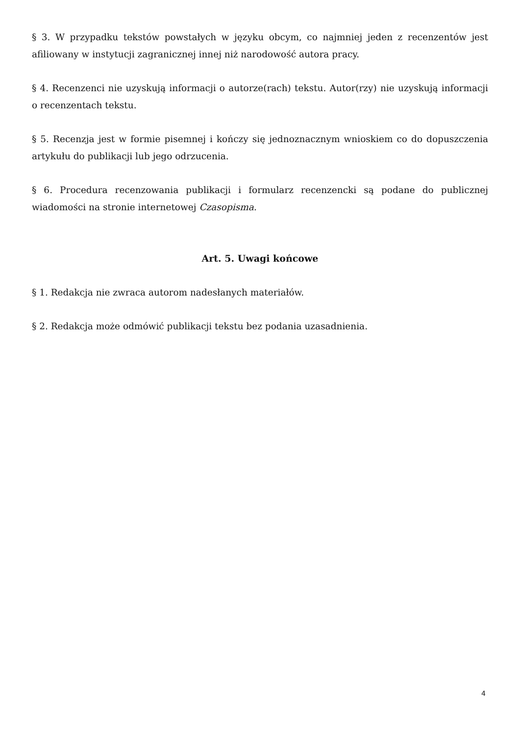§ 3. W przypadku tekstów powstałych w języku obcym, co najmniej jeden z recenzentów jest afiliowany w instytucji zagranicznej innej niż narodowość autora pracy.
§ 4. Recenzenci nie uzyskują informacji o autorze(rach) tekstu. Autor(rzy) nie uzyskują informacji o recenzentach tekstu.
§ 5. Recenzja jest w formie pisemnej i kończy się jednoznacznym wnioskiem co do dopuszczenia artykułu do publikacji lub jego odrzucenia.
§ 6. Procedura recenzowania publikacji i formularz recenzencki są podane do publicznej wiadomości na stronie internetowej Czasopisma.
Art. 5. Uwagi końcowe
§ 1. Redakcja nie zwraca autorom nadesłanych materiałów.
§ 2. Redakcja może odmówić publikacji tekstu bez podania uzasadnienia.
4